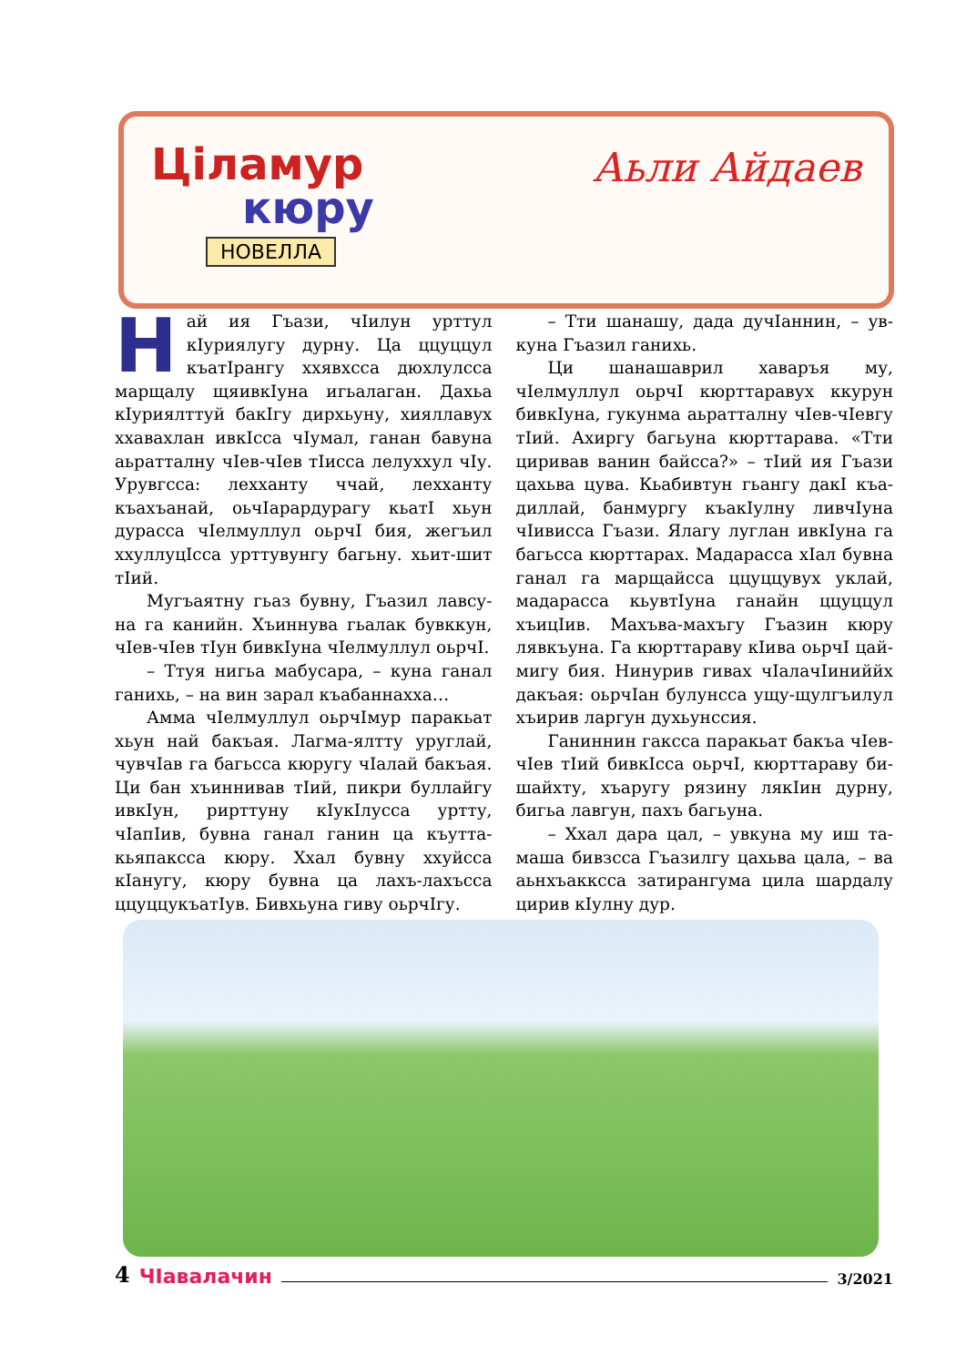Цiламур
кюру
НОВЕЛЛА
Аьли Айдаев
Най ия Гъази, чIилун урттул кIуриялугу дурну. Ца ццуццул къатIрангу ххявхсса дюхлулсса марщалу щяивкIуна игьалаган. Дахьа кIуриялттуй бакIгу дирхьуну, хиялла­вух ххавахлан ивкIсса чIумал, ганан бавуна аьратталну чIев-чIев тIисса ле­луххул чIу. Урувгсса: лехханту ччай, лехханту къахъанай, оьчIарардурагу кьатI хьун дурасса чIелмуллул оьрчI бия, жегъил ххуллуцIсса урттувунгу багьну. хьит-шит тIий.
Мугъаятну гьаз бувну, Гъазил лавсу­на га канийн. Хъиннува гьалак бувккун, чIев-чIев тIун бивкIуна чIелмуллул оьрчI.
– Ттуя нигьа мабусара, – куна ганал ганихь, – на вин зарал къабаннахха…
Амма чIелмуллул оьрчIмур паракьат хьун най бакъая. Лагма-ялтту уруглай, чувчIав га багьсса кюругу чIалай бакъая. Ци бан хъиннивав тIий, пикри буллай­гу ивкIун, рирттуну кIукIлусса уртту, чIапIив, бувна ганал ганин ца къутта­кьяпаксса кюру. Ххал бувну ххуйсса кIанугу, кюру бувна ца лахъ-лахъсса ццуццукъатIув. Бивхьуна гиву оьрчIгу.
– Тти шанашу, дада дучIаннин, – ув­куна Гъазил ганихь.
Ци шанашаврил хаваръя му, чIелмуллул оьрчI кюрттаравух ккурун бивкIуна, гукунма аьратталну чIев-чIевгу тIий. Ахиргу багьуна кюрттарава. «Тти циривав ванин байсса?» – тIий ия Гъази цахьва цува. Кьабивтун гьангу дакI къа­диллай, банмургу къакIулну ливчIуна чIивисса Гъази. Ялагу луглан ивкIуна га багьсса кюрттарах. Мадарасса хIал був­на ганал га марщайсса ццуццувух уклай, мадарасса кьувтIуна ганайн ццуццул хъицIив. Махъва-махъгу Гъазин кюру лявкъуна. Га кюрттараву кIива оьрчI цай­мигу бия. Нинурив гивах чIалачIиниййх дакъая: оьрчIан булунсса ущу-щулгъи­лул хъирив ларгун духьунссия.
Ганиннин гаксса паракьат бакъа чIев­чIев тIий бивкIсса оьрчI, кюрттараву би­шайхту, хъаругу рязину лякIин дурну, бигьа лавгун, пахъ багьуна.
– Ххал дара цал, – увкуна му иш та­маша бивзсса Гъазилгу цахьва цала, – ва аьнхъакксса затирангума цила шардалу цирив кIулну дур.
4 ЧIавалачин 3/2021